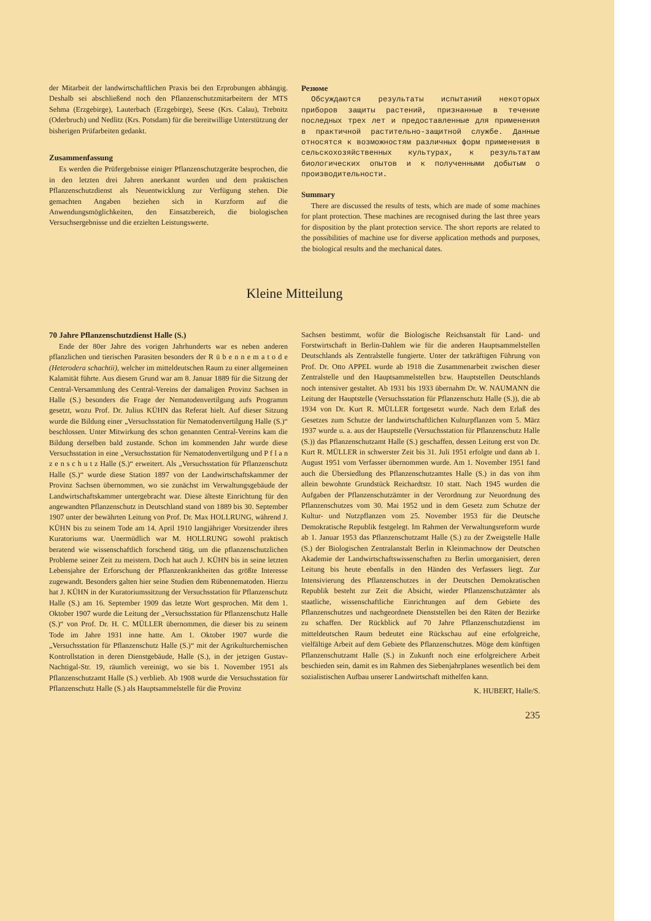der Mitarbeit der landwirtschaftlichen Praxis bei den Erprobungen abhängig. Deshalb sei abschließend noch den Pflanzenschutzmitarbeitern der MTS Sehma (Erzgebirge), Lauterbach (Erzgebirge), Seese (Krs. Calau), Trebnitz (Oderbruch) und Nedlitz (Krs. Potsdam) für die bereitwillige Unterstützung der bisherigen Prüfarbeiten gedankt.
Zusammenfassung
Es werden die Prüfergebnisse einiger Pflanzenschutzgeräte besprochen, die in den letzten drei Jahren anerkannt wurden und dem praktischen Pflanzenschutzdienst als Neuentwicklung zur Verfügung stehen. Die gemachten Angaben beziehen sich in Kurzform auf die Anwendungsmöglichkeiten, den Einsatzbereich, die biologischen Versuchsergebnisse und die erzielten Leistungswerte.
Резюме
Обсуждаются результаты испытаний некоторых приборов защиты растений, признанные в течение последных трех лет и предоставленные для применения в практичной растительно-защитной службе. Данные относятся к возможностям различных форм применения в сельскохозяйственных культурах, к результатам биологических опытов и к полученными добытым о производительности.
Summary
There are discussed the results of tests, which are made of some machines for plant protection. These machines are recognised during the last three years for disposition by the plant protection service. The short reports are related to the possibilities of machine use for diverse application methods and purposes, the biological results and the mechanical dates.
Kleine Mitteilung
70 Jahre Pflanzenschutzdienst Halle (S.)
Ende der 80er Jahre des vorigen Jahrhunderts war es neben anderen pflanzlichen und tierischen Parasiten besonders der R ü b e n n e m a t o d e (Heterodera schachtii), welcher im mitteldeutschen Raum zu einer allgemeinen Kalamität führte. Aus diesem Grund war am 8. Januar 1889 für die Sitzung der Central-Versammlung des Central-Vereins der damaligen Provinz Sachsen in Halle (S.) besonders die Frage der Nematodenvertilgung aufs Programm gesetzt, wozu Prof. Dr. Julius KÜHN das Referat hielt. Auf dieser Sitzung wurde die Bildung einer „Versuchsstation für Nematodenvertilgung Halle (S.)“ beschlossen. Unter Mitwirkung des schon genannten Central-Vereins kam die Bildung derselben bald zustande. Schon im kommenden Jahr wurde diese Versuchsstation in eine „Versuchsstation für Nematodenvertilgung und P f l a n z e n s c h u t z Halle (S.)“ erweitert. Als „Versuchsstation für Pflanzenschutz Halle (S.)“ wurde diese Station 1897 von der Landwirtschaftskammer der Provinz Sachsen übernommen, wo sie zunächst im Verwaltungsgebäude der Landwirtschaftskammer untergebracht war. Diese älteste Einrichtung für den angewandten Pflanzenschutz in Deutschland stand von 1889 bis 30. September 1907 unter der bewährten Leitung von Prof. Dr. Max HOLLRUNG, während J. KÜHN bis zu seinem Tode am 14. April 1910 langjähriger Vorsitzender ihres Kuratoriums war. Unermüdlich war M. HOLLRUNG sowohl praktisch beratend wie wissenschaftlich forschend tätig, um die pflanzenschutzlichen Probleme seiner Zeit zu meistern. Doch hat auch J. KÜHN bis in seine letzten Lebensjahre der Erforschung der Pflanzenkrankheiten das größte Interesse zugewandt. Besonders galten hier seine Studien dem Rübennematoden. Hierzu hat J. KÜHN in der Kuratoriumssitzung der Versuchsstation für Pflanzenschutz Halle (S.) am 16. September 1909 das letzte Wort gesprochen. Mit dem 1. Oktober 1907 wurde die Leitung der „Versuchsstation für Pflanzenschutz Halle (S.)“ von Prof. Dr. H. C. MÜLLER übernommen, die dieser bis zu seinem Tode im Jahre 1931 inne hatte. Am 1. Oktober 1907 wurde die „Versuchsstation für Pflanzenschutz Halle (S.)“ mit der Agrikulturchemischen Kontrollstation in deren Dienstgebäude, Halle (S.), in der jetzigen Gustav-Nachtigal-Str. 19, räumlich vereinigt, wo sie bis 1. November 1951 als Pflanzenschutzamt Halle (S.) verblieb. Ab 1908 wurde die Versuchsstation für Pflanzenschutz Halle (S.) als Hauptsammelstelle für die Provinz
Sachsen bestimmt, wofür die Biologische Reichsanstalt für Land- und Forstwirtschaft in Berlin-Dahlem wie für die anderen Hauptsammelstellen Deutschlands als Zentralstelle fungierte. Unter der tatkräftigen Führung von Prof. Dr. Otto APPEL wurde ab 1918 die Zusammenarbeit zwischen dieser Zentralstelle und den Hauptsammelstellen bzw. Hauptstellen Deutschlands noch intensiver gestaltet. Ab 1931 bis 1933 übernahm Dr. W. NAUMANN die Leitung der Hauptstelle (Versuchsstation für Pflanzenschutz Halle (S.)), die ab 1934 von Dr. Kurt R. MÜLLER fortgesetzt wurde. Nach dem Erlaß des Gesetzes zum Schutze der landwirtschaftlichen Kulturpflanzen vom 5. März 1937 wurde u. a. aus der Hauptstelle (Versuchsstation für Pflanzenschutz Halle (S.)) das Pflanzenschutzamt Halle (S.) geschaffen, dessen Leitung erst von Dr. Kurt R. MÜLLER in schwerster Zeit bis 31. Juli 1951 erfolgte und dann ab 1. August 1951 vom Verfasser übernommen wurde. Am 1. November 1951 fand auch die Übersiedlung des Pflanzenschutzamtes Halle (S.) in das von ihm allein bewohnte Grundstück Reichardtstr. 10 statt. Nach 1945 wurden die Aufgaben der Pflanzenschutzämter in der Verordnung zur Neuordnung des Pflanzenschutzes vom 30. Mai 1952 und in dem Gesetz zum Schutze der Kultur- und Nutzpflanzen vom 25. November 1953 für die Deutsche Demokratische Republik festgelegt. Im Rahmen der Verwaltungsreform wurde ab 1. Januar 1953 das Pflanzenschutzamt Halle (S.) zu der Zweigstelle Halle (S.) der Biologischen Zentralanstalt Berlin in Kleinmachnow der Deutschen Akademie der Landwirtschaftswissenschaften zu Berlin umorganisiert, deren Leitung bis heute ebenfalls in den Händen des Verfassers liegt. Zur Intensivierung des Pflanzenschutzes in der Deutschen Demokratischen Republik besteht zur Zeit die Absicht, wieder Pflanzenschutzämter als staatliche, wissenschaftliche Einrichtungen auf dem Gebiete des Pflanzenschutzes und nachgeordnete Dienststellen bei den Räten der Bezirke zu schaffen. Der Rückblick auf 70 Jahre Pflanzenschutzdienst im mitteldeutschen Raum bedeutet eine Rückschau auf eine erfolgreiche, vielfältige Arbeit auf dem Gebiete des Pflanzenschutzes. Möge dem künftigen Pflanzenschutzamt Halle (S.) in Zukunft noch eine erfolgreichere Arbeit beschieden sein, damit es im Rahmen des Siebenjahrplanes wesentlich bei dem sozialistischen Aufbau unserer Landwirtschaft mithelfen kann.
K. HUBERT, Halle/S.
235